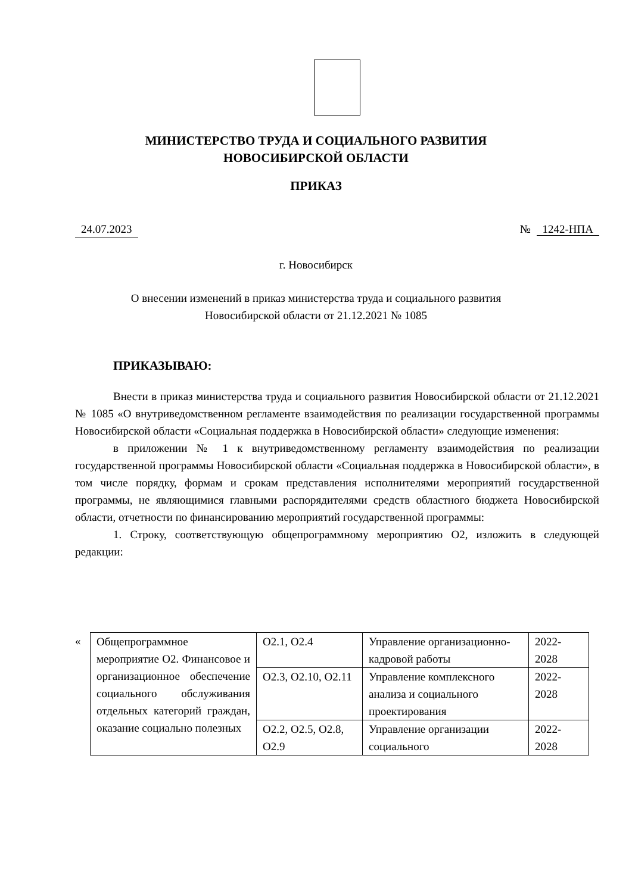МИНИСТЕРСТВО ТРУДА И СОЦИАЛЬНОГО РАЗВИТИЯ
НОВОСИБИРСКОЙ ОБЛАСТИ
ПРИКАЗ
24.07.2023 № 1242-НПА
г. Новосибирск
О внесении изменений в приказ министерства труда и социального развития
Новосибирской области от 21.12.2021 № 1085
ПРИКАЗЫВАЮ:
Внести в приказ министерства труда и социального развития Новосибирской области от 21.12.2021 № 1085 «О внутриведомственном регламенте взаимодействия по реализации государственной программы Новосибирской области «Социальная поддержка в Новосибирской области» следующие изменения:
в приложении № 1 к внутриведомственному регламенту взаимодействия по реализации государственной программы Новосибирской области «Социальная поддержка в Новосибирской области», в том числе порядку, формам и срокам представления исполнителями мероприятий государственной программы, не являющимися главными распорядителями средств областного бюджета Новосибирской области, отчетности по финансированию мероприятий государственной программы:
1. Строку, соответствующую общепрограммному мероприятию О2, изложить в следующей редакции:
«
| Общепрограммное мероприятие О2. Финансовое и организационное обеспечение социального обслуживания отдельных категорий граждан, оказание социально полезных | О2.1, О2.4 | Управление организационно-кадровой работы | 2022-2028 |
| | О2.3, О2.10, О2.11 | Управление комплексного анализа и социального проектирования | 2022-2028 |
| | О2.2, О2.5, О2.8, О2.9 | Управление организации социального | 2022-2028 |